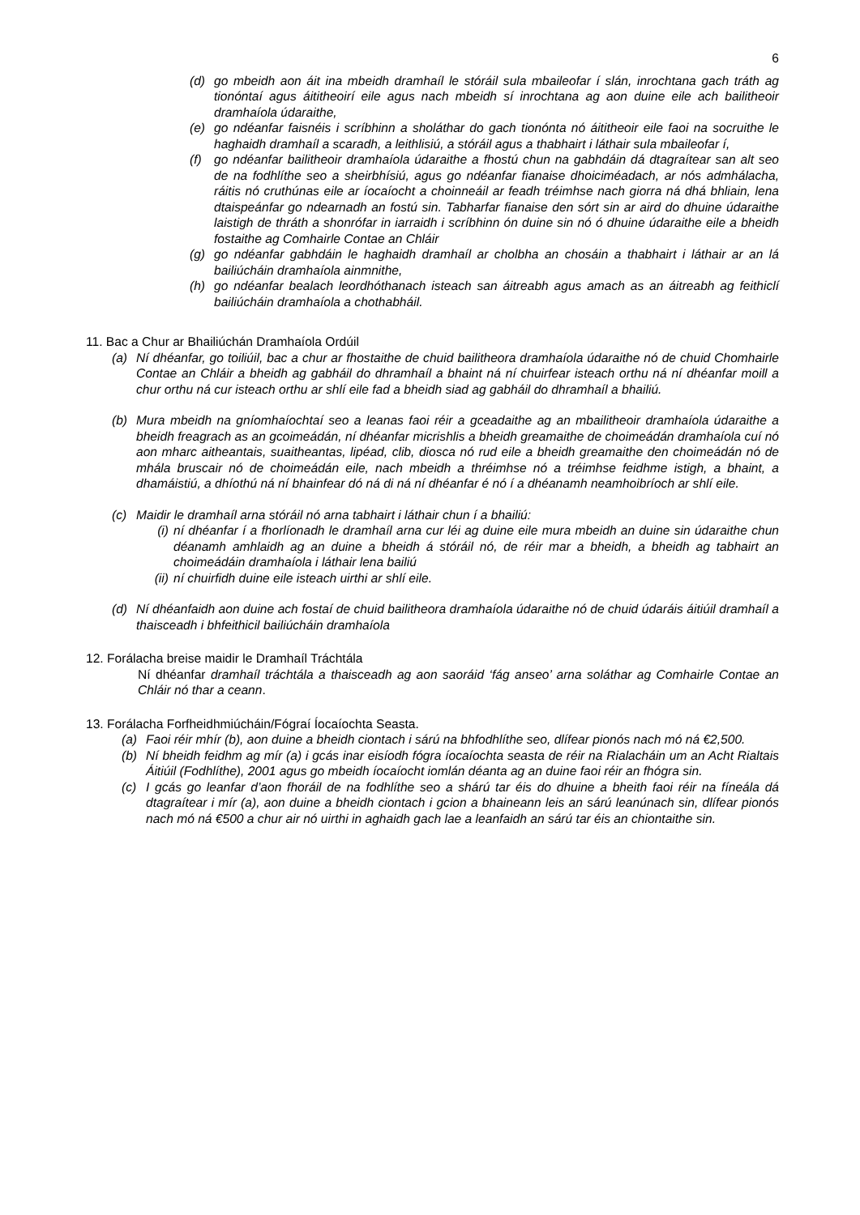6
(d) go mbeidh aon áit ina mbeidh dramhaíl le stóráil sula mbaileofar í slán, inrochtana gach tráth ag tionóntaí agus áititheoirí eile agus nach mbeidh sí inrochtana ag aon duine eile ach bailitheoir dramhaíola údaraithe,
(e) go ndéanfar faisnéis i scríbhinn a sholáthar do gach tionónta nó áititheoir eile faoi na socruithe le haghaidh dramhaíl a scaradh, a leithlisiú, a stóráil agus a thabhairt i láthair sula mbaileofar í,
(f) go ndéanfar bailitheoir dramhaíola údaraithe a fhostú chun na gabhdáin dá dtagraítear san alt seo de na fodhlíthe seo a sheirbhísiú, agus go ndéanfar fianaise dhoiciméadach, ar nós admhálacha, ráitis nó cruthúnas eile ar íocaíocht a choinneáil ar feadh tréimhse nach giorra ná dhá bhliain, lena dtaispeánfar go ndearnadh an fostú sin. Tabharfar fianaise den sórt sin ar aird do dhuine údaraithe laistigh de thráth a shonrófar in iarraidh i scríbhinn ón duine sin nó ó dhuine údaraithe eile a bheidh fostaithe ag Comhairle Contae an Chláir
(g) go ndéanfar gabhdáin le haghaidh dramhaíl ar cholbha an chosáin a thabhairt i láthair ar an lá bailiúcháin dramhaíola ainmnithe,
(h) go ndéanfar bealach leordhóthanach isteach san áitreabh agus amach as an áitreabh ag feithiclí bailiúcháin dramhaíola a chothabháil.
11. Bac a Chur ar Bhailiúchán Dramhaíola Ordúil
(a) Ní dhéanfar, go toiliúil, bac a chur ar fhostaithe de chuid bailitheora dramhaíola údaraithe nó de chuid Chomhairle Contae an Chláir a bheidh ag gabháil do dhramhaíl a bhaint ná ní chuirfear isteach orthu ná ní dhéanfar moill a chur orthu ná cur isteach orthu ar shlí eile fad a bheidh siad ag gabháil do dhramhaíl a bhailiú.
(b) Mura mbeidh na gníomhaíochtaí seo a leanas faoi réir a gceadaithe ag an mbailitheoir dramhaíola údaraithe a bheidh freagrach as an gcoimeádán, ní dhéanfar micrishlis a bheidh greamaithe de choimeádán dramhaíola cuí nó aon mharc aitheantais, suaitheantas, lipéad, clib, diosca nó rud eile a bheidh greamaithe den choimeádán nó de mhála bruscair nó de choimeádán eile, nach mbeidh a thréimhse nó a tréimhse feidhme istigh, a bhaint, a dhamáistiú, a dhíothú ná ní bhainfear dó ná di ná ní dhéanfar é nó í a dhéanamh neamhoibríoch ar shlí eile.
(c) Maidir le dramhaíl arna stóráil nó arna tabhairt i láthair chun í a bhailiú:
(i) ní dhéanfar í a fhorlíonadh le dramhaíl arna cur léi ag duine eile mura mbeidh an duine sin údaraithe chun déanamh amhlaidh ag an duine a bheidh á stóráil nó, de réir mar a bheidh, a bheidh ag tabhairt an choimeádáin dramhaíola i láthair lena bailiú
(ii) ní chuirfidh duine eile isteach uirthi ar shlí eile.
(d) Ní dhéanfaidh aon duine ach fostaí de chuid bailitheora dramhaíola údaraithe nó de chuid údaráis áitiúil dramhaíl a thaisceadh i bhfeithicil bailiúcháin dramhaíola
12. Forálacha breise maidir le Dramhaíl Tráchtála
Ní dhéanfar dramhaíl tráchtála a thaisceadh ag aon saoráid ‘fág anseo’ arna soláthar ag Comhairle Contae an Chláir nó thar a ceann.
13. Forálacha Forfheidhmiúcháin/Fógraí Íocaíochta Seasta.
(a) Faoi réir mhír (b), aon duine a bheidh ciontach i sárú na bhfodhlíthe seo, dlífear pionós nach mó ná €2,500.
(b) Ní bheidh feidhm ag mír (a) i gcás inar eisíodh fógra íocaíochta seasta de réir na Rialacháin um an Acht Rialtais Áitiúil (Fodhlíthe), 2001 agus go mbeidh íocaíocht iomlán déanta ag an duine faoi réir an fhógra sin.
(c) I gcás go leanfar d’aon fhoráil de na fodhlíthe seo a shárú tar éis do dhuine a bheith faoi réir na fíneála dá dtagraítear i mír (a), aon duine a bheidh ciontach i gcion a bhaineann leis an sárú leanúnach sin, dlífear pionós nach mó ná €500 a chur air nó uirthi in aghaidh gach lae a leanfaidh an sárú tar éis an chiontaithe sin.